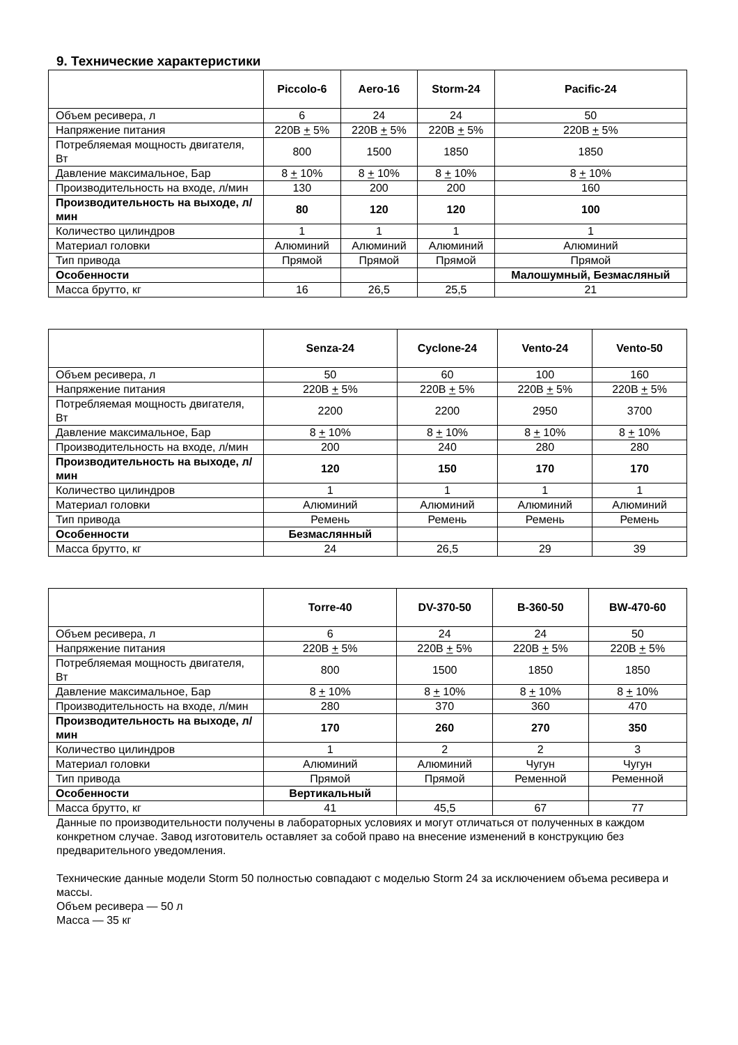9. Технические характеристики
| | Piccolo-6 | Aero-16 | Storm-24 | Pacific-24 |
| --- | --- | --- | --- | --- |
| Объем ресивера, л | 6 | 24 | 24 | 50 |
| Напряжение питания | 220В + 5% | 220В + 5% | 220В + 5% | 220В + 5% |
| Потребляемая мощность двигателя, Вт | 800 | 1500 | 1850 | 1850 |
| Давление максимальное, Бар | 8 + 10% | 8 + 10% | 8 + 10% | 8 + 10% |
| Производительность на входе, л/мин | 130 | 200 | 200 | 160 |
| Производительность на выходе, л/мин | 80 | 120 | 120 | 100 |
| Количество цилиндров | 1 | 1 | 1 | 1 |
| Материал головки | Алюминий | Алюминий | Алюминий | Алюминий |
| Тип привода | Прямой | Прямой | Прямой | Прямой |
| Особенности | | | | Малошумный, Безмасляный |
| Масса брутто, кг | 16 | 26,5 | 25,5 | 21 |
| | Senza-24 | Cyclone-24 | Vento-24 | Vento-50 |
| --- | --- | --- | --- | --- |
| Объем ресивера, л | 50 | 60 | 100 | 160 |
| Напряжение питания | 220В + 5% | 220В + 5% | 220В + 5% | 220В + 5% |
| Потребляемая мощность двигателя, Вт | 2200 | 2200 | 2950 | 3700 |
| Давление максимальное, Бар | 8 + 10% | 8 + 10% | 8 + 10% | 8 + 10% |
| Производительность на входе, л/мин | 200 | 240 | 280 | 280 |
| Производительность на выходе, л/мин | 120 | 150 | 170 | 170 |
| Количество цилиндров | 1 | 1 | 1 | 1 |
| Материал головки | Алюминий | Алюминий | Алюминий | Алюминий |
| Тип привода | Ремень | Ремень | Ремень | Ремень |
| Особенности | Безмаслянный | | | |
| Масса брутто, кг | 24 | 26,5 | 29 | 39 |
| | Torre-40 | DV-370-50 | B-360-50 | BW-470-60 |
| --- | --- | --- | --- | --- |
| Объем ресивера, л | 6 | 24 | 24 | 50 |
| Напряжение питания | 220В + 5% | 220В + 5% | 220В + 5% | 220В + 5% |
| Потребляемая мощность двигателя, Вт | 800 | 1500 | 1850 | 1850 |
| Давление максимальное, Бар | 8 + 10% | 8 + 10% | 8 + 10% | 8 + 10% |
| Производительность на входе, л/мин | 280 | 370 | 360 | 470 |
| Производительность на выходе, л/мин | 170 | 260 | 270 | 350 |
| Количество цилиндров | 1 | 2 | 2 | 3 |
| Материал головки | Алюминий | Алюминий | Чугун | Чугун |
| Тип привода | Прямой | Прямой | Ременной | Ременной |
| Особенности | Вертикальный | | | |
| Масса брутто, кг | 41 | 45,5 | 67 | 77 |
Данные по производительности получены в лабораторных условиях и могут отличаться от полученных в каждом конкретном случае. Завод изготовитель оставляет за собой право на внесение изменений в конструкцию без предварительного уведомления.
Технические данные модели Storm 50 полностью совпадают с моделью Storm 24 за исключением объема ресивера и массы.
Объем ресивера — 50 л
Масса — 35 кг